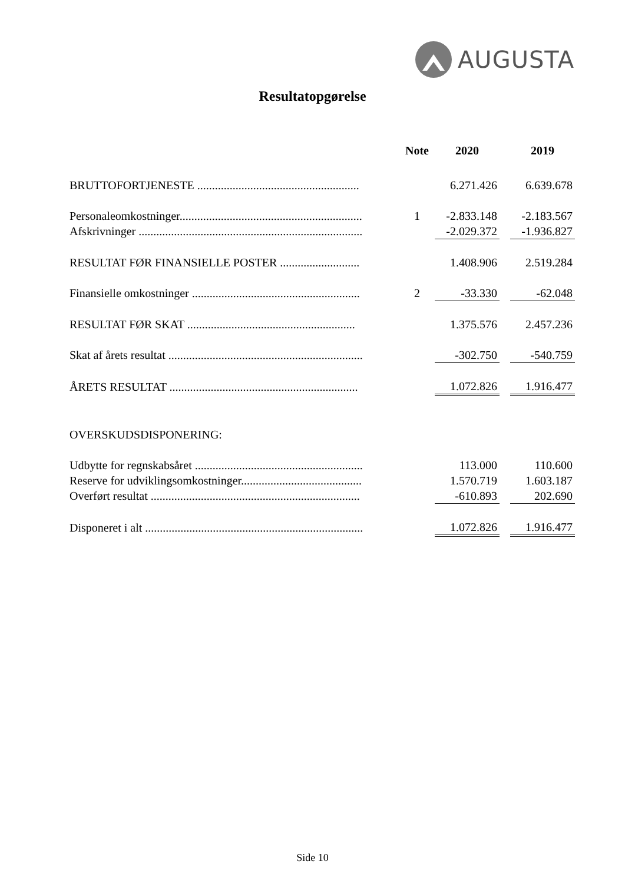AUGUSTA
Resultatopgørelse
| | Note | 2020 | | 2019 |
| --- | --- | --- | --- | --- |
| BRUTTOFORTJENESTE ....................................................... | | 6.271.426 | | 6.639.678 |
| Personaleomkostninger.............................................................. | 1 | -2.833.148 | | -2.183.567 |
| Afskrivninger ............................................................................ | | -2.029.372 | | -1.936.827 |
| RESULTAT FØR FINANSIELLE POSTER ........................... | | 1.408.906 | | 2.519.284 |
| Finansielle omkostninger ......................................................... | 2 | -33.330 | | -62.048 |
| RESULTAT FØR SKAT ......................................................... | | 1.375.576 | | 2.457.236 |
| Skat af årets resultat .................................................................. | | -302.750 | | -540.759 |
| ÅRETS RESULTAT ................................................................ | | 1.072.826 | | 1.916.477 |
| OVERSKUDSDISPONERING: | | | | |
| Udbytte for regnskabsåret ......................................................... | | 113.000 | | 110.600 |
| Reserve for udviklingsomkostninger......................................... | | 1.570.719 | | 1.603.187 |
| Overført resultat ....................................................................... | | -610.893 | | 202.690 |
| Disponeret i alt .......................................................................... | | 1.072.826 | | 1.916.477 |
Side 10